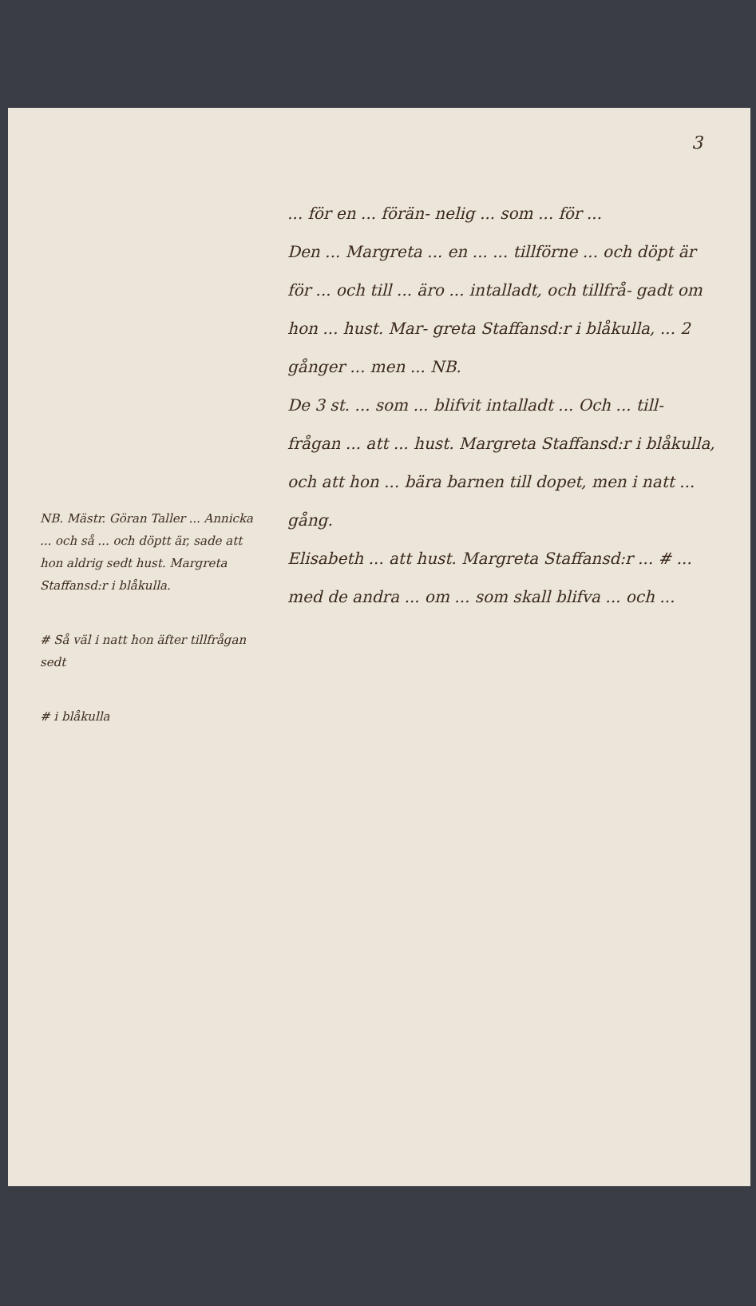NB. Mästr. Göran Taller ... Annicka ... och så ... och döptt är, sade att hon aldrig sedt hust. Margreta Staffansd:r i blåkulla.
# Så väl i natt hon äfter tillfrågan sedt
# i blåkulla
3
... för en ... förän- nelig ... som ... för ...
Den ... Margreta ... en ... ... tillförne ... och döpt är för ... och till ... äro ... intalladt, och tillfrå- gadt om hon ... hust. Mar- greta Staffansd:r i blåkulla, ... 2 gånger ... men ... NB.
De 3 st. ... som ... blifvit intalladt ... Och ... till- frågan ... att ... hust. Margreta Staffansd:r i blåkulla, och att hon ... bära barnen till dopet, men i natt ... gång.
Elisabeth ... att hust. Margreta Staffansd:r ... # ... med de andra ... om ... som skall blifva ... och ...